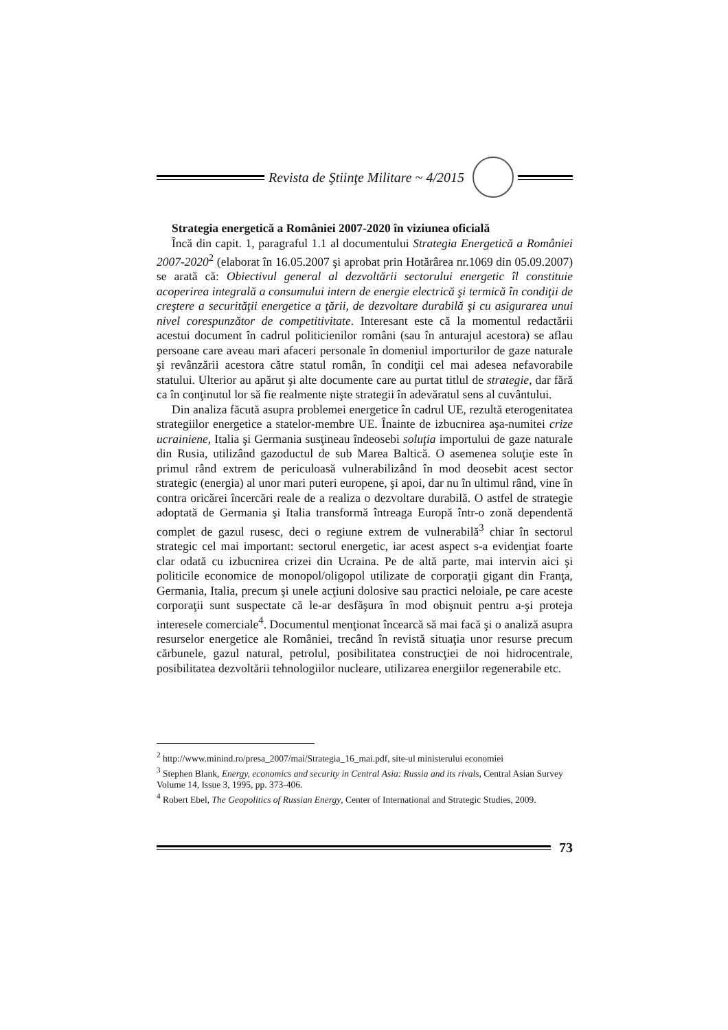Revista de Ştiinţe Militare ~ 4/2015
Strategia energetică a României 2007-2020 în viziunea oficială
Încă din capit. 1, paragraful 1.1 al documentului Strategia Energetică a României 2007-2020<sup>2</sup> (elaborat în 16.05.2007 şi aprobat prin Hotărârea nr.1069 din 05.09.2007) se arată că: Obiectivul general al dezvoltării sectorului energetic îl constituie acoperirea integrală a consumului intern de energie electrică şi termică în condiţii de creştere a securităţii energetice a ţării, de dezvoltare durabilă şi cu asigurarea unui nivel corespunzător de competitivitate. Interesant este că la momentul redactării acestui document în cadrul politicienilor români (sau în anturajul acestora) se aflau persoane care aveau mari afaceri personale în domeniul importurilor de gaze naturale şi revânzării acestora către statul român, în condiţii cel mai adesea nefavorabile statului. Ulterior au apărut şi alte documente care au purtat titlul de strategie, dar fără ca în conţinutul lor să fie realmente nişte strategii în adevăratul sens al cuvântului.
Din analiza făcută asupra problemei energetice în cadrul UE, rezultă eterogenitatea strategiilor energetice a statelor-membre UE. Înainte de izbucnirea aşa-numitei crize ucrainiene, Italia şi Germania susţineau îndeosebi soluţia importului de gaze naturale din Rusia, utilizând gazoductul de sub Marea Baltică. O asemenea soluţie este în primul rând extrem de periculoasă vulnerabilizând în mod deosebit acest sector strategic (energia) al unor mari puteri europene, şi apoi, dar nu în ultimul rând, vine în contra oricărei încercări reale de a realiza o dezvoltare durabilă. O astfel de strategie adoptată de Germania şi Italia transformă întreaga Europă într-o zonă dependentă complet de gazul rusesc, deci o regiune extrem de vulnerabilă<sup>3</sup> chiar în sectorul strategic cel mai important: sectorul energetic, iar acest aspect s-a evidenţiat foarte clar odată cu izbucnirea crizei din Ucraina. Pe de altă parte, mai intervin aici şi politicile economice de monopol/oligopol utilizate de corporaţii gigant din Franţa, Germania, Italia, precum şi unele acţiuni dolosive sau practici neloiale, pe care aceste corporaţii sunt suspectate că le-ar desfăşura în mod obişnuit pentru a-şi proteja interesele comerciale<sup>4</sup>. Documentul menţionat încearcă să mai facă şi o analiză asupra resurselor energetice ale României, trecând în revistă situaţia unor resurse precum cărbunele, gazul natural, petrolul, posibilitatea construcţiei de noi hidrocentrale, posibilitatea dezvoltării tehnologiilor nucleare, utilizarea energiilor regenerabile etc.
<sup>2</sup> http://www.minind.ro/presa_2007/mai/Strategia_16_mai.pdf, site-ul ministerului economiei
<sup>3</sup> Stephen Blank, Energy, economics and security in Central Asia: Russia and its rivals, Central Asian Survey Volume 14, Issue 3, 1995, pp. 373-406.
<sup>4</sup> Robert Ebel, The Geopolitics of Russian Energy, Center of International and Strategic Studies, 2009.
73